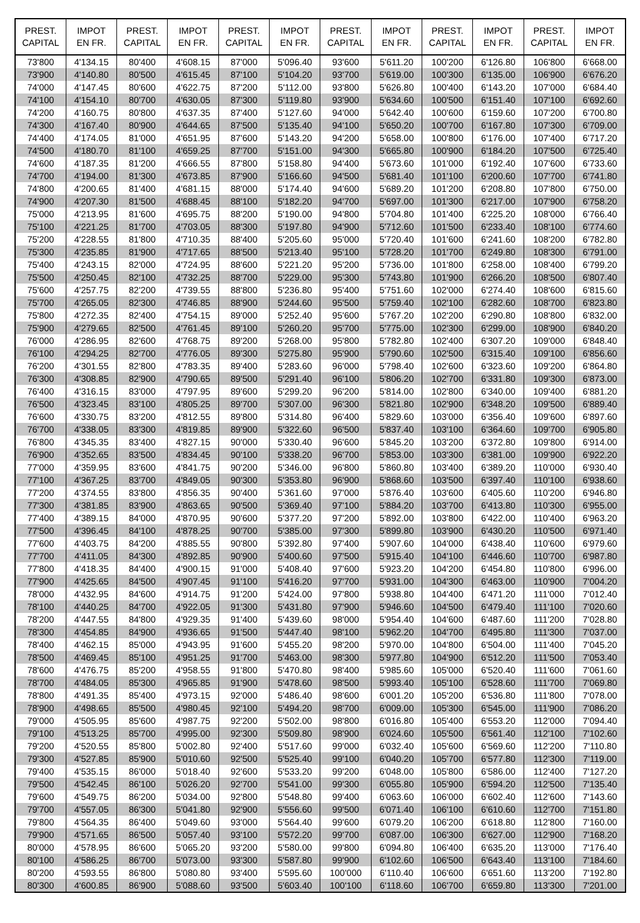| PREST. CAPITAL | IMPOT EN FR. | PREST. CAPITAL | IMPOT EN FR. | PREST. CAPITAL | IMPOT EN FR. | PREST. CAPITAL | IMPOT EN FR. | PREST. CAPITAL | IMPOT EN FR. | PREST. CAPITAL | IMPOT EN FR. |
| --- | --- | --- | --- | --- | --- | --- | --- | --- | --- | --- | --- |
| 73'800 | 4'134.15 | 80'400 | 4'608.15 | 87'000 | 5'096.40 | 93'600 | 5'611.20 | 100'200 | 6'126.80 | 106'800 | 6'668.00 |
| 73'900 | 4'140.80 | 80'500 | 4'615.45 | 87'100 | 5'104.20 | 93'700 | 5'619.00 | 100'300 | 6'135.00 | 106'900 | 6'676.20 |
| 74'000 | 4'147.45 | 80'600 | 4'622.75 | 87'200 | 5'112.00 | 93'800 | 5'626.80 | 100'400 | 6'143.20 | 107'000 | 6'684.40 |
| 74'100 | 4'154.10 | 80'700 | 4'630.05 | 87'300 | 5'119.80 | 93'900 | 5'634.60 | 100'500 | 6'151.40 | 107'100 | 6'692.60 |
| 74'200 | 4'160.75 | 80'800 | 4'637.35 | 87'400 | 5'127.60 | 94'000 | 5'642.40 | 100'600 | 6'159.60 | 107'200 | 6'700.80 |
| 74'300 | 4'167.40 | 80'900 | 4'644.65 | 87'500 | 5'135.40 | 94'100 | 5'650.20 | 100'700 | 6'167.80 | 107'300 | 6'709.00 |
| 74'400 | 4'174.05 | 81'000 | 4'651.95 | 87'600 | 5'143.20 | 94'200 | 5'658.00 | 100'800 | 6'176.00 | 107'400 | 6'717.20 |
| 74'500 | 4'180.70 | 81'100 | 4'659.25 | 87'700 | 5'151.00 | 94'300 | 5'665.80 | 100'900 | 6'184.20 | 107'500 | 6'725.40 |
| 74'600 | 4'187.35 | 81'200 | 4'666.55 | 87'800 | 5'158.80 | 94'400 | 5'673.60 | 101'000 | 6'192.40 | 107'600 | 6'733.60 |
| 74'700 | 4'194.00 | 81'300 | 4'673.85 | 87'900 | 5'166.60 | 94'500 | 5'681.40 | 101'100 | 6'200.60 | 107'700 | 6'741.80 |
| 74'800 | 4'200.65 | 81'400 | 4'681.15 | 88'000 | 5'174.40 | 94'600 | 5'689.20 | 101'200 | 6'208.80 | 107'800 | 6'750.00 |
| 74'900 | 4'207.30 | 81'500 | 4'688.45 | 88'100 | 5'182.20 | 94'700 | 5'697.00 | 101'300 | 6'217.00 | 107'900 | 6'758.20 |
| 75'000 | 4'213.95 | 81'600 | 4'695.75 | 88'200 | 5'190.00 | 94'800 | 5'704.80 | 101'400 | 6'225.20 | 108'000 | 6'766.40 |
| 75'100 | 4'221.25 | 81'700 | 4'703.05 | 88'300 | 5'197.80 | 94'900 | 5'712.60 | 101'500 | 6'233.40 | 108'100 | 6'774.60 |
| 75'200 | 4'228.55 | 81'800 | 4'710.35 | 88'400 | 5'205.60 | 95'000 | 5'720.40 | 101'600 | 6'241.60 | 108'200 | 6'782.80 |
| 75'300 | 4'235.85 | 81'900 | 4'717.65 | 88'500 | 5'213.40 | 95'100 | 5'728.20 | 101'700 | 6'249.80 | 108'300 | 6'791.00 |
| 75'400 | 4'243.15 | 82'000 | 4'724.95 | 88'600 | 5'221.20 | 95'200 | 5'736.00 | 101'800 | 6'258.00 | 108'400 | 6'799.20 |
| 75'500 | 4'250.45 | 82'100 | 4'732.25 | 88'700 | 5'229.00 | 95'300 | 5'743.80 | 101'900 | 6'266.20 | 108'500 | 6'807.40 |
| 75'600 | 4'257.75 | 82'200 | 4'739.55 | 88'800 | 5'236.80 | 95'400 | 5'751.60 | 102'000 | 6'274.40 | 108'600 | 6'815.60 |
| 75'700 | 4'265.05 | 82'300 | 4'746.85 | 88'900 | 5'244.60 | 95'500 | 5'759.40 | 102'100 | 6'282.60 | 108'700 | 6'823.80 |
| 75'800 | 4'272.35 | 82'400 | 4'754.15 | 89'000 | 5'252.40 | 95'600 | 5'767.20 | 102'200 | 6'290.80 | 108'800 | 6'832.00 |
| 75'900 | 4'279.65 | 82'500 | 4'761.45 | 89'100 | 5'260.20 | 95'700 | 5'775.00 | 102'300 | 6'299.00 | 108'900 | 6'840.20 |
| 76'000 | 4'286.95 | 82'600 | 4'768.75 | 89'200 | 5'268.00 | 95'800 | 5'782.80 | 102'400 | 6'307.20 | 109'000 | 6'848.40 |
| 76'100 | 4'294.25 | 82'700 | 4'776.05 | 89'300 | 5'275.80 | 95'900 | 5'790.60 | 102'500 | 6'315.40 | 109'100 | 6'856.60 |
| 76'200 | 4'301.55 | 82'800 | 4'783.35 | 89'400 | 5'283.60 | 96'000 | 5'798.40 | 102'600 | 6'323.60 | 109'200 | 6'864.80 |
| 76'300 | 4'308.85 | 82'900 | 4'790.65 | 89'500 | 5'291.40 | 96'100 | 5'806.20 | 102'700 | 6'331.80 | 109'300 | 6'873.00 |
| 76'400 | 4'316.15 | 83'000 | 4'797.95 | 89'600 | 5'299.20 | 96'200 | 5'814.00 | 102'800 | 6'340.00 | 109'400 | 6'881.20 |
| 76'500 | 4'323.45 | 83'100 | 4'805.25 | 89'700 | 5'307.00 | 96'300 | 5'821.80 | 102'900 | 6'348.20 | 109'500 | 6'889.40 |
| 76'600 | 4'330.75 | 83'200 | 4'812.55 | 89'800 | 5'314.80 | 96'400 | 5'829.60 | 103'000 | 6'356.40 | 109'600 | 6'897.60 |
| 76'700 | 4'338.05 | 83'300 | 4'819.85 | 89'900 | 5'322.60 | 96'500 | 5'837.40 | 103'100 | 6'364.60 | 109'700 | 6'905.80 |
| 76'800 | 4'345.35 | 83'400 | 4'827.15 | 90'000 | 5'330.40 | 96'600 | 5'845.20 | 103'200 | 6'372.80 | 109'800 | 6'914.00 |
| 76'900 | 4'352.65 | 83'500 | 4'834.45 | 90'100 | 5'338.20 | 96'700 | 5'853.00 | 103'300 | 6'381.00 | 109'900 | 6'922.20 |
| 77'000 | 4'359.95 | 83'600 | 4'841.75 | 90'200 | 5'346.00 | 96'800 | 5'860.80 | 103'400 | 6'389.20 | 110'000 | 6'930.40 |
| 77'100 | 4'367.25 | 83'700 | 4'849.05 | 90'300 | 5'353.80 | 96'900 | 5'868.60 | 103'500 | 6'397.40 | 110'100 | 6'938.60 |
| 77'200 | 4'374.55 | 83'800 | 4'856.35 | 90'400 | 5'361.60 | 97'000 | 5'876.40 | 103'600 | 6'405.60 | 110'200 | 6'946.80 |
| 77'300 | 4'381.85 | 83'900 | 4'863.65 | 90'500 | 5'369.40 | 97'100 | 5'884.20 | 103'700 | 6'413.80 | 110'300 | 6'955.00 |
| 77'400 | 4'389.15 | 84'000 | 4'870.95 | 90'600 | 5'377.20 | 97'200 | 5'892.00 | 103'800 | 6'422.00 | 110'400 | 6'963.20 |
| 77'500 | 4'396.45 | 84'100 | 4'878.25 | 90'700 | 5'385.00 | 97'300 | 5'899.80 | 103'900 | 6'430.20 | 110'500 | 6'971.40 |
| 77'600 | 4'403.75 | 84'200 | 4'885.55 | 90'800 | 5'392.80 | 97'400 | 5'907.60 | 104'000 | 6'438.40 | 110'600 | 6'979.60 |
| 77'700 | 4'411.05 | 84'300 | 4'892.85 | 90'900 | 5'400.60 | 97'500 | 5'915.40 | 104'100 | 6'446.60 | 110'700 | 6'987.80 |
| 77'800 | 4'418.35 | 84'400 | 4'900.15 | 91'000 | 5'408.40 | 97'600 | 5'923.20 | 104'200 | 6'454.80 | 110'800 | 6'996.00 |
| 77'900 | 4'425.65 | 84'500 | 4'907.45 | 91'100 | 5'416.20 | 97'700 | 5'931.00 | 104'300 | 6'463.00 | 110'900 | 7'004.20 |
| 78'000 | 4'432.95 | 84'600 | 4'914.75 | 91'200 | 5'424.00 | 97'800 | 5'938.80 | 104'400 | 6'471.20 | 111'000 | 7'012.40 |
| 78'100 | 4'440.25 | 84'700 | 4'922.05 | 91'300 | 5'431.80 | 97'900 | 5'946.60 | 104'500 | 6'479.40 | 111'100 | 7'020.60 |
| 78'200 | 4'447.55 | 84'800 | 4'929.35 | 91'400 | 5'439.60 | 98'000 | 5'954.40 | 104'600 | 6'487.60 | 111'200 | 7'028.80 |
| 78'300 | 4'454.85 | 84'900 | 4'936.65 | 91'500 | 5'447.40 | 98'100 | 5'962.20 | 104'700 | 6'495.80 | 111'300 | 7'037.00 |
| 78'400 | 4'462.15 | 85'000 | 4'943.95 | 91'600 | 5'455.20 | 98'200 | 5'970.00 | 104'800 | 6'504.00 | 111'400 | 7'045.20 |
| 78'500 | 4'469.45 | 85'100 | 4'951.25 | 91'700 | 5'463.00 | 98'300 | 5'977.80 | 104'900 | 6'512.20 | 111'500 | 7'053.40 |
| 78'600 | 4'476.75 | 85'200 | 4'958.55 | 91'800 | 5'470.80 | 98'400 | 5'985.60 | 105'000 | 6'520.40 | 111'600 | 7'061.60 |
| 78'700 | 4'484.05 | 85'300 | 4'965.85 | 91'900 | 5'478.60 | 98'500 | 5'993.40 | 105'100 | 6'528.60 | 111'700 | 7'069.80 |
| 78'800 | 4'491.35 | 85'400 | 4'973.15 | 92'000 | 5'486.40 | 98'600 | 6'001.20 | 105'200 | 6'536.80 | 111'800 | 7'078.00 |
| 78'900 | 4'498.65 | 85'500 | 4'980.45 | 92'100 | 5'494.20 | 98'700 | 6'009.00 | 105'300 | 6'545.00 | 111'900 | 7'086.20 |
| 79'000 | 4'505.95 | 85'600 | 4'987.75 | 92'200 | 5'502.00 | 98'800 | 6'016.80 | 105'400 | 6'553.20 | 112'000 | 7'094.40 |
| 79'100 | 4'513.25 | 85'700 | 4'995.00 | 92'300 | 5'509.80 | 98'900 | 6'024.60 | 105'500 | 6'561.40 | 112'100 | 7'102.60 |
| 79'200 | 4'520.55 | 85'800 | 5'002.80 | 92'400 | 5'517.60 | 99'000 | 6'032.40 | 105'600 | 6'569.60 | 112'200 | 7'110.80 |
| 79'300 | 4'527.85 | 85'900 | 5'010.60 | 92'500 | 5'525.40 | 99'100 | 6'040.20 | 105'700 | 6'577.80 | 112'300 | 7'119.00 |
| 79'400 | 4'535.15 | 86'000 | 5'018.40 | 92'600 | 5'533.20 | 99'200 | 6'048.00 | 105'800 | 6'586.00 | 112'400 | 7'127.20 |
| 79'500 | 4'542.45 | 86'100 | 5'026.20 | 92'700 | 5'541.00 | 99'300 | 6'055.80 | 105'900 | 6'594.20 | 112'500 | 7'135.40 |
| 79'600 | 4'549.75 | 86'200 | 5'034.00 | 92'800 | 5'548.80 | 99'400 | 6'063.60 | 106'000 | 6'602.40 | 112'600 | 7'143.60 |
| 79'700 | 4'557.05 | 86'300 | 5'041.80 | 92'900 | 5'556.60 | 99'500 | 6'071.40 | 106'100 | 6'610.60 | 112'700 | 7'151.80 |
| 79'800 | 4'564.35 | 86'400 | 5'049.60 | 93'000 | 5'564.40 | 99'600 | 6'079.20 | 106'200 | 6'618.80 | 112'800 | 7'160.00 |
| 79'900 | 4'571.65 | 86'500 | 5'057.40 | 93'100 | 5'572.20 | 99'700 | 6'087.00 | 106'300 | 6'627.00 | 112'900 | 7'168.20 |
| 80'000 | 4'578.95 | 86'600 | 5'065.20 | 93'200 | 5'580.00 | 99'800 | 6'094.80 | 106'400 | 6'635.20 | 113'000 | 7'176.40 |
| 80'100 | 4'586.25 | 86'700 | 5'073.00 | 93'300 | 5'587.80 | 99'900 | 6'102.60 | 106'500 | 6'643.40 | 113'100 | 7'184.60 |
| 80'200 | 4'593.55 | 86'800 | 5'080.80 | 93'400 | 5'595.60 | 100'000 | 6'110.40 | 106'600 | 6'651.60 | 113'200 | 7'192.80 |
| 80'300 | 4'600.85 | 86'900 | 5'088.60 | 93'500 | 5'603.40 | 100'100 | 6'118.60 | 106'700 | 6'659.80 | 113'300 | 7'201.00 |